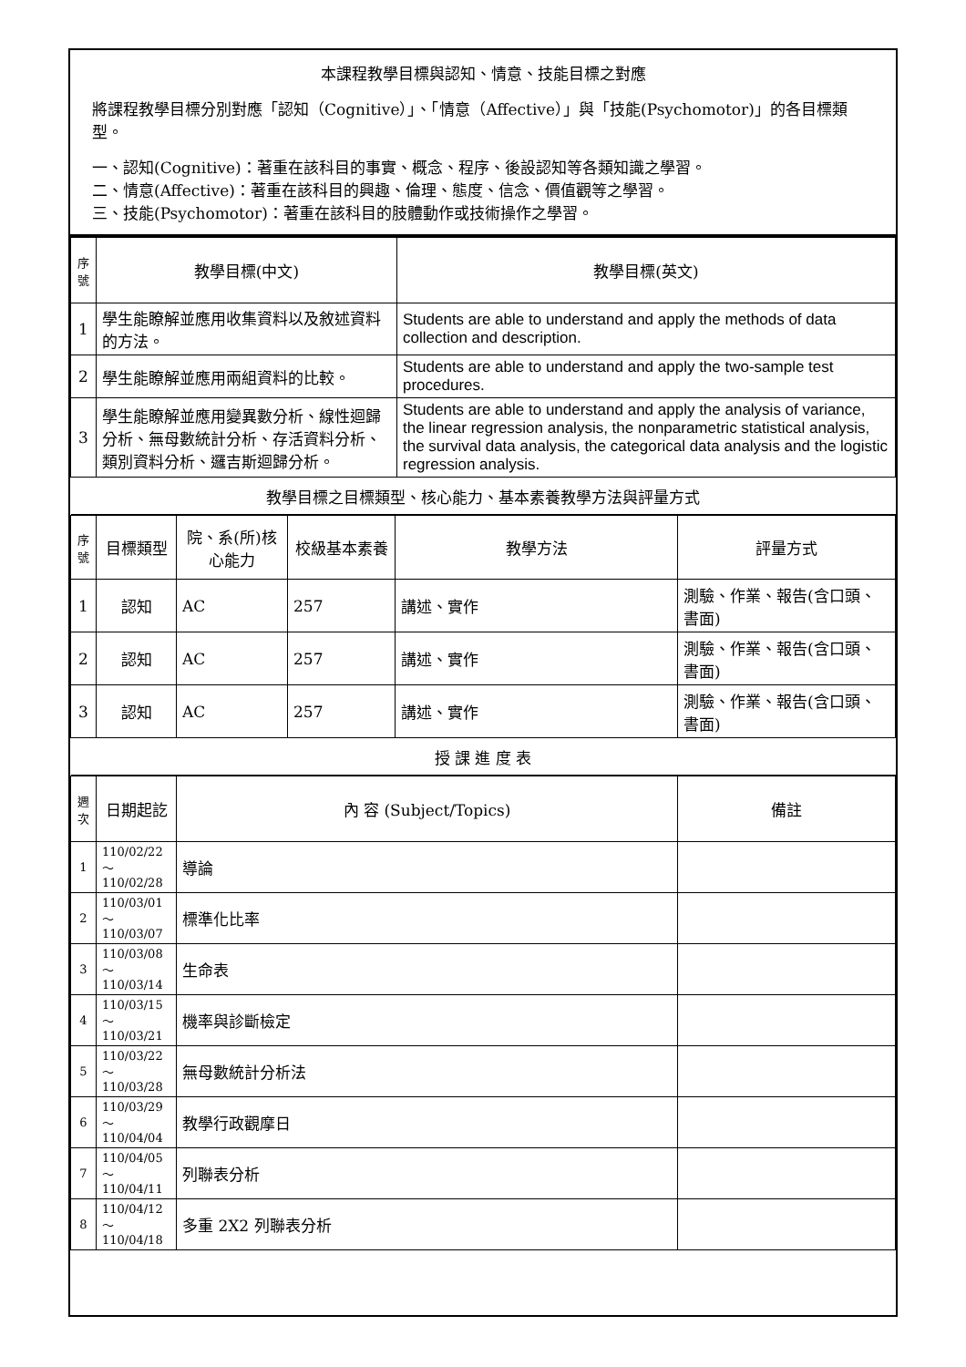本課程教學目標與認知、情意、技能目標之對應
將課程教學目標分別對應「認知（Cognitive）」、「情意（Affective）」與「技能(Psychomotor)」的各目標類型。
一、認知(Cognitive)：著重在該科目的事實、概念、程序、後設認知等各類知識之學習。
二、情意(Affective)：著重在該科目的興趣、倫理、態度、信念、價值觀等之學習。
三、技能(Psychomotor)：著重在該科目的肢體動作或技術操作之學習。
| 序號 | 教學目標(中文) | 教學目標(英文) |
| --- | --- | --- |
| 1 | 學生能瞭解並應用收集資料以及敘述資料的方法。 | Students are able to understand and apply the methods of data collection and description. |
| 2 | 學生能瞭解並應用兩組資料的比較。 | Students are able to understand and apply the two-sample test procedures. |
| 3 | 學生能瞭解並應用變異數分析、線性迴歸分析、無母數統計分析、存活資料分析、類別資料分析、邏吉斯迴歸分析。 | Students are able to understand and apply the analysis of variance, the linear regression analysis, the nonparametric statistical analysis, the survival data analysis, the categorical data analysis and the logistic regression analysis. |
| 教學目標之目標類型、核心能力、基本素養教學方法與評量方式 | | |
| 序號 | 目標類型 | 院、系(所)核心能力 | 校級基本素養 | 教學方法 | 評量方式 |
| --- | --- | --- | --- | --- | --- |
| 1 | 認知 | AC | 257 | 講述、實作 | 測驗、作業、報告(含口頭、書面) |
| 2 | 認知 | AC | 257 | 講述、實作 | 測驗、作業、報告(含口頭、書面) |
| 3 | 認知 | AC | 257 | 講述、實作 | 測驗、作業、報告(含口頭、書面) |
| 授 課 進 度 表 | | | | | |
| 週次 | 日期起訖 | 內 容 (Subject/Topics) | 備註 |
| --- | --- | --- | --- |
| 1 | 110/02/22～ 110/02/28 | 導論 | |
| 2 | 110/03/01～ 110/03/07 | 標準化比率 | |
| 3 | 110/03/08～ 110/03/14 | 生命表 | |
| 4 | 110/03/15～ 110/03/21 | 機率與診斷檢定 | |
| 5 | 110/03/22～ 110/03/28 | 無母數統計分析法 | |
| 6 | 110/03/29～ 110/04/04 | 教學行政觀摩日 | |
| 7 | 110/04/05～ 110/04/11 | 列聯表分析 | |
| 8 | 110/04/12～ 110/04/18 | 多重 2X2 列聯表分析 | |